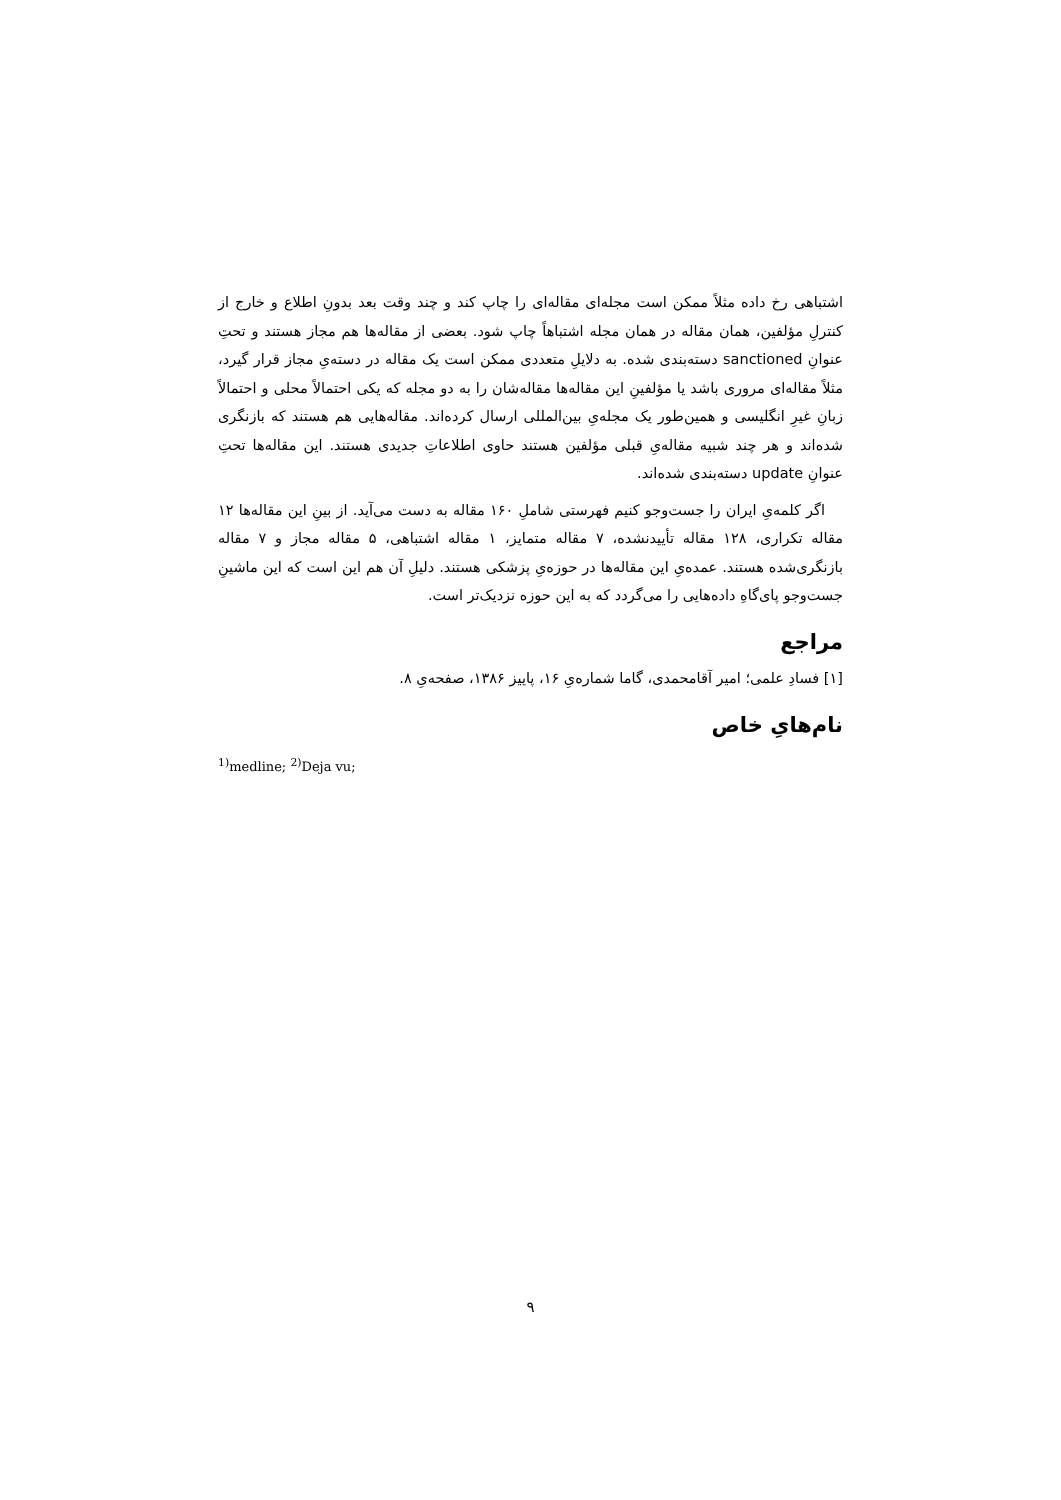اشتباهی رخ داده مثلاً ممکن است مجله‌ای مقاله‌ای را چاپ کند و چند وقت بعد بدونِ اطلاع و خارج از کنترلِ مؤلفین، همان مقاله در همان مجله اشتباهاً چاپ شود. بعضی از مقاله‌ها هم مجاز هستند و تحتِ عنوانِ sanctioned دسته‌بندی شده. به دلایلِ متعددی ممکن است یک مقاله در دسته‌یِ مجاز قرار گیرد، مثلاً مقاله‌ای مروری باشد یا مؤلفینِ این مقاله‌ها مقاله‌شان را به دو مجله که یکی احتمالاً محلی و احتمالاً زبانِ غیرِ انگلیسی و همین‌طور یک مجله‌یِ بین‌المللی ارسال کرده‌اند. مقاله‌هایی هم هستند که بازنگری شده‌اند و هر چند شبیه مقاله‌یِ قبلی مؤلفین هستند حاوی اطلاعاتِ جدیدی هستند. این مقاله‌ها تحتِ عنوانِ update دسته‌بندی شده‌اند.
اگر کلمه‌یِ ایران را جست‌وجو کنیم فهرستی شاملِ ۱۶۰ مقاله به دست می‌آید. از بینِ این مقاله‌ها ۱۲ مقاله تکراری، ۱۲۸ مقاله تأییدنشده، ۷ مقاله متمایز، ۱ مقاله اشتباهی، ۵ مقاله مجاز و ۷ مقاله بازنگری‌شده هستند. عمده‌یِ این مقاله‌ها در حوزه‌یِ پزشکی هستند. دلیلِ آن هم این است که این ماشینِ جست‌وجو پای‌گاهِ داده‌هایی را می‌گردد که به این حوزه نزدیک‌تر است.
مراجع
[۱] فسادِ علمی؛ امیر آقامحمدی، گاما شماره‌یِ ۱۶، پاییز ۱۳۸۶، صفحه‌یِ ۸.
نام‌هایِ خاص
<sup>1)</sup> medline; <sup>2)</sup>Deja vu;
۹